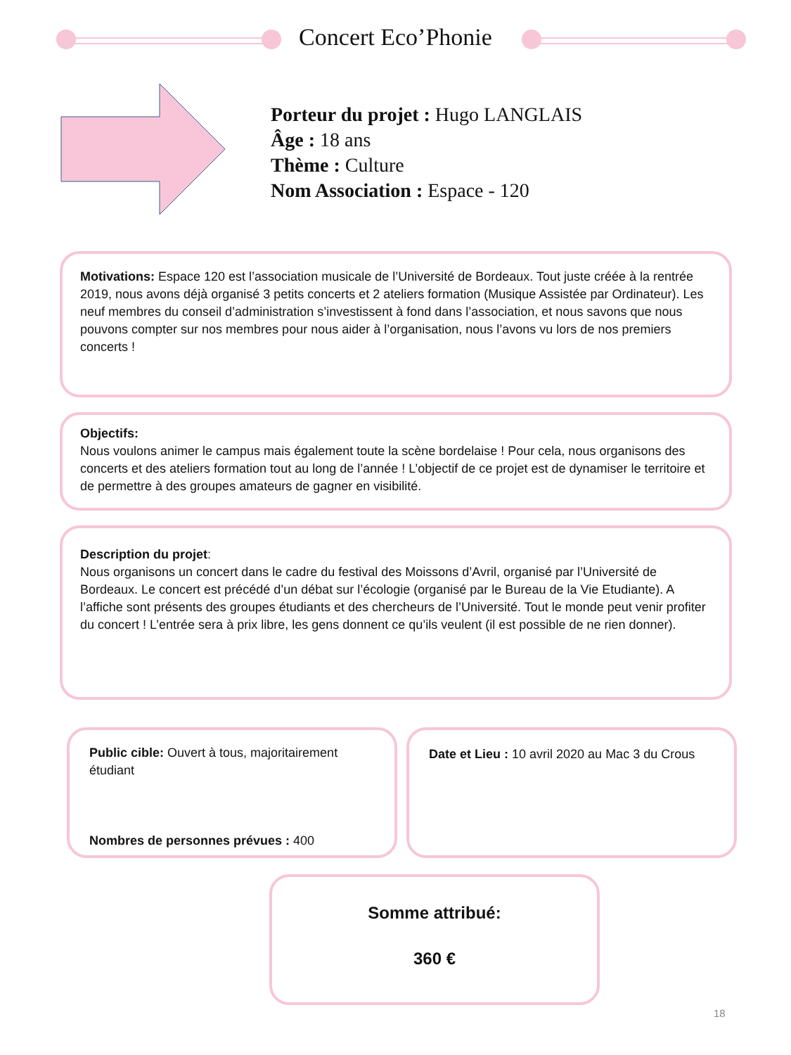Concert Eco’Phonie
Porteur du projet : Hugo LANGLAIS
Âge : 18 ans
Thème : Culture
Nom Association : Espace - 120
Motivations: Espace 120 est l’association musicale de l’Université de Bordeaux. Tout juste créée à la rentrée 2019, nous avons déjà organisé 3 petits concerts et 2 ateliers formation (Musique Assistée par Ordinateur). Les neuf membres du conseil d’administration s’investissent à fond dans l’association, et nous savons que nous pouvons compter sur nos membres pour nous aider à l’organisation, nous l’avons vu lors de nos premiers concerts !
Objectifs:
Nous voulons animer le campus mais également toute la scène bordelaise ! Pour cela, nous organisons des concerts et des ateliers formation tout au long de l’année ! L’objectif de ce projet est de dynamiser le territoire et de permettre à des groupes amateurs de gagner en visibilité.
Description du projet:
Nous organisons un concert dans le cadre du festival des Moissons d’Avril, organisé par l’Université de Bordeaux. Le concert est précédé d’un débat sur l’écologie (organisé par le Bureau de la Vie Etudiante). A l’affiche sont présents des groupes étudiants et des chercheurs de l’Université. Tout le monde peut venir profiter du concert ! L’entrée sera à prix libre, les gens donnent ce qu’ils veulent (il est possible de ne rien donner).
Public cible: Ouvert à tous, majoritairement étudiant
Nombres de personnes prévues : 400
Date et Lieu : 10 avril 2020 au Mac 3 du Crous
Somme attribué:
360 €
18